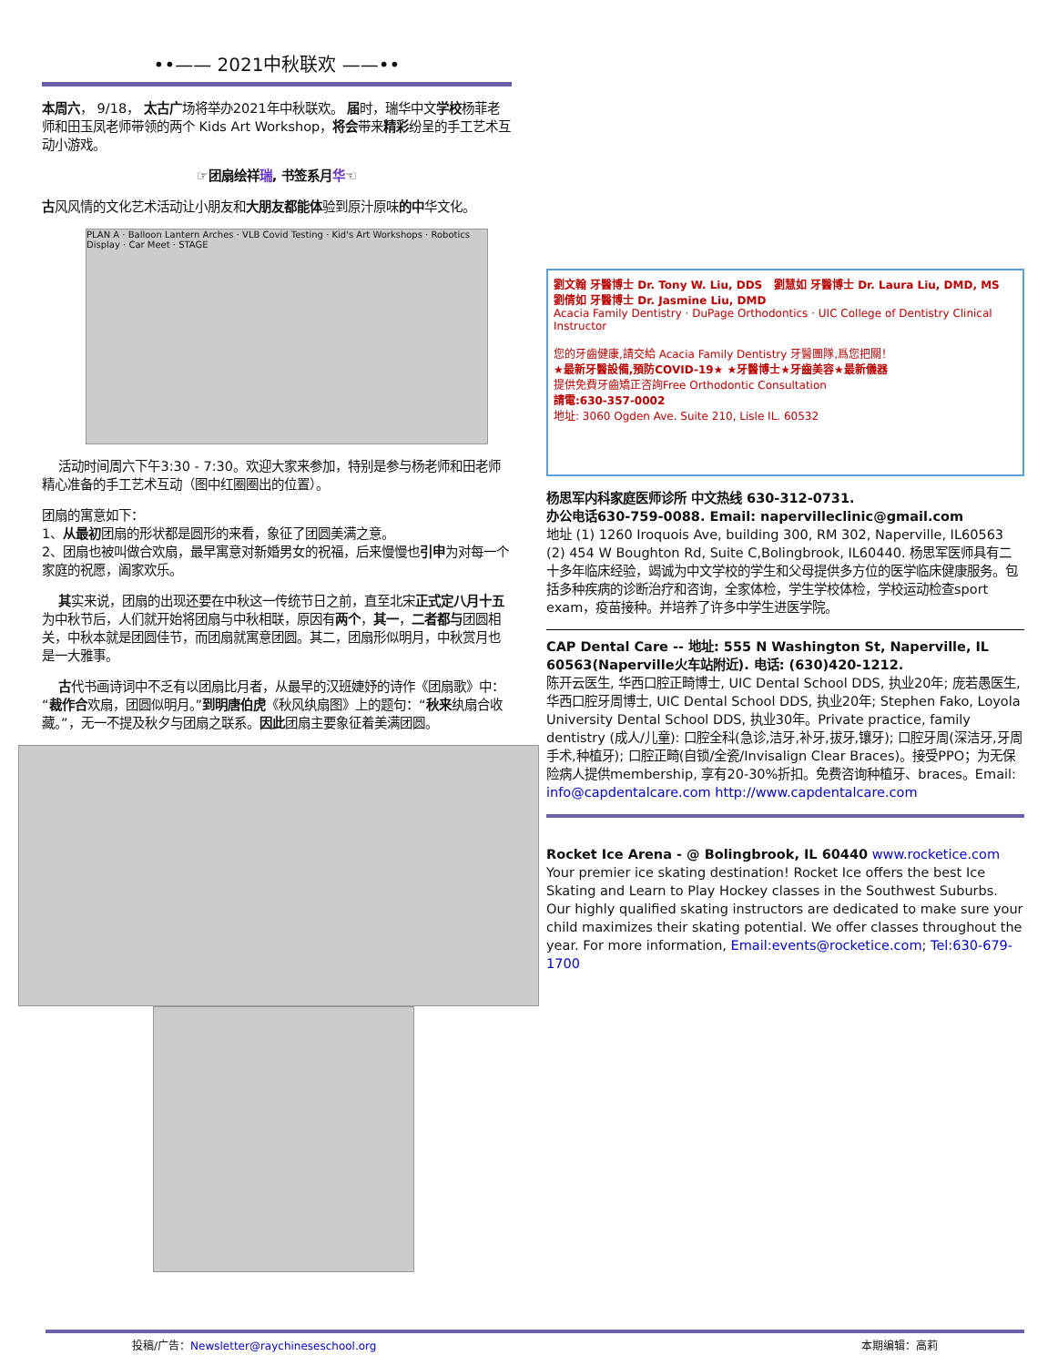••—— 2021中秋联欢 ——••
本周六， 9/18， 太古广场将举办2021年中秋联欢。 届时，瑞华中文学校杨菲老师和田玉凤老师带领的两个 Kids Art Workshop，将会带来精彩纷呈的手工艺术互动小游戏。
☞团扇绘祥瑞, 书签系月华☜
古风风情的文化艺术活动让小朋友和大朋友都能体验到原汁原味的中华文化。
PLAN A · Balloon Lantern Arches · VLB Covid Testing · Kid's Art Workshops · Robotics Display · Car Meet · STAGE
活动时间周六下午3:30 - 7:30。欢迎大家来参加，特别是参与杨老师和田老师精心准备的手工艺术互动（图中红圈圈出的位置）。
团扇的寓意如下：
1、从最初团扇的形状都是圆形的来看，象征了团圆美满之意。
2、团扇也被叫做合欢扇，最早寓意对新婚男女的祝福，后来慢慢也引申为对每一个家庭的祝愿，阖家欢乐。
其实来说，团扇的出现还要在中秋这一传统节日之前，直至北宋正式定八月十五为中秋节后，人们就开始将团扇与中秋相联，原因有两个，其一，二者都与团圆相关，中秋本就是团圆佳节，而团扇就寓意团圆。其二，团扇形似明月，中秋赏月也是一大雅事。
古代书画诗词中不乏有以团扇比月者，从最早的汉班婕妤的诗作《团扇歌》中：“裁作合欢扇，团圆似明月。”到明唐伯虎《秋风纨扇图》上的题句：“秋来纨扇合收藏。”，无一不提及秋夕与团扇之联系。因此团扇主要象征着美满团圆。
劉文翰 牙醫博士 Dr. Tony W. Liu, DDS 劉慧如 牙醫博士 Dr. Laura Liu, DMD, MS 劉倩如 牙醫博士 Dr. Jasmine Liu, DMD
Acacia Family Dentistry · DuPage Orthodontics · UIC College of Dentistry Clinical Instructor
您的牙齒健康,請交給 Acacia Family Dentistry 牙醫團隊,爲您把關！
★最新牙醫設備,預防COVID-19★ ★牙醫博士★牙齒美容★最新儀器
提供免費牙齒矯正咨詢Free Orthodontic Consultation
請電:630-357-0002
地址: 3060 Ogden Ave. Suite 210, Lisle IL. 60532
杨思军内科家庭医师诊所 中文热线 630-312-0731.
办公电话630-759-0088. Email: napervilleclinic@gmail.com
地址 (1) 1260 Iroquois Ave, building 300, RM 302, Naperville, IL60563 (2) 454 W Boughton Rd, Suite C,Bolingbrook, IL60440. 杨思军医师具有二十多年临床经验，竭诚为中文学校的学生和父母提供多方位的医学临床健康服务。包括多种疾病的诊断治疗和咨询，全家体检，学生学校体检，学校运动检查sport exam，疫苗接种。并培养了许多中学生进医学院。
CAP Dental Care -- 地址: 555 N Washington St, Naperville, IL 60563(Naperville火车站附近). 电话: (630)420-1212.
陈开云医生, 华西口腔正畸博士, UIC Dental School DDS, 执业20年; 庞若愚医生, 华西口腔牙周博士, UIC Dental School DDS, 执业20年; Stephen Fako, Loyola University Dental School DDS, 执业30年。Private practice, family dentistry (成人/儿童): 口腔全科(急诊,洁牙,补牙,拔牙,镶牙); 口腔牙周(深洁牙,牙周手术,种植牙); 口腔正畸(自锁/全瓷/Invisalign Clear Braces)。接受PPO；为无保险病人提供membership, 享有20-30%折扣。免费咨询种植牙、braces。Email: info@capdentalcare.com http://www.capdentalcare.com
Rocket Ice Arena - @ Bolingbrook, IL 60440 www.rocketice.com
Your premier ice skating destination! Rocket Ice offers the best Ice Skating and Learn to Play Hockey classes in the Southwest Suburbs. Our highly qualified skating instructors are dedicated to make sure your child maximizes their skating potential. We offer classes throughout the year. For more information, Email:events@rocketice.com; Tel:630-679-1700
投稿/广告：Newsletter@raychineseschool.org 本期编辑：高莉